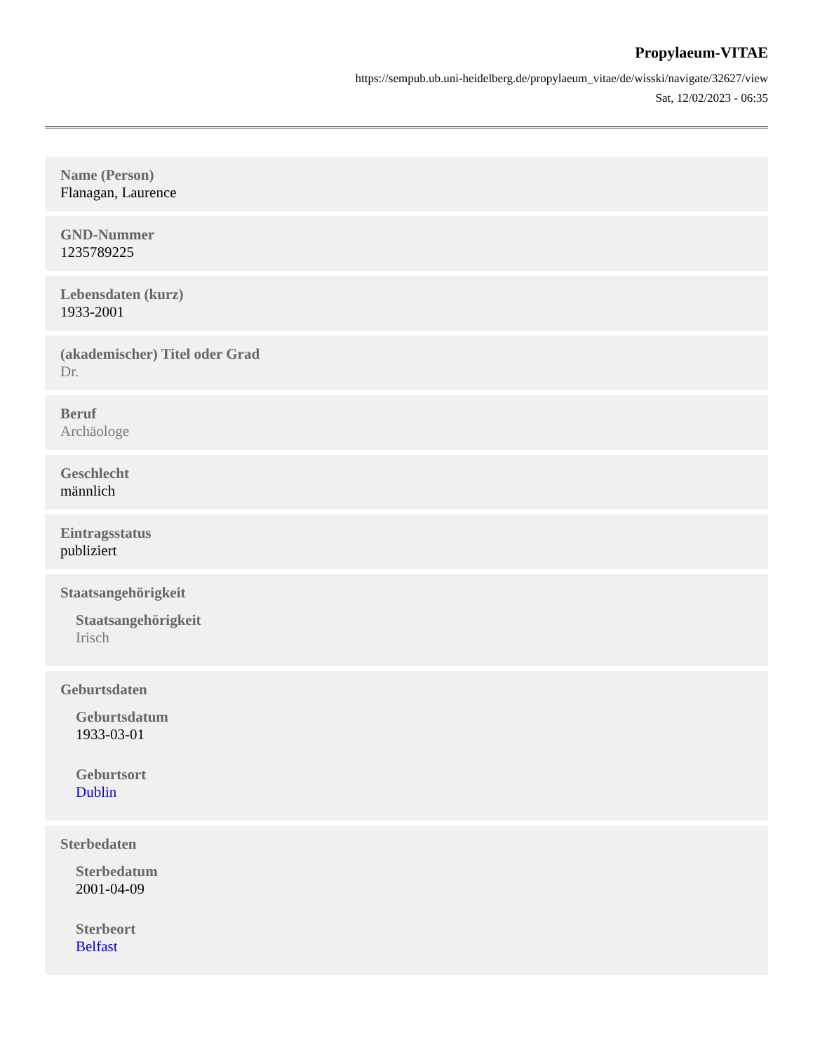Propylaeum-VITAE
https://sempub.ub.uni-heidelberg.de/propylaeum_vitae/de/wisski/navigate/32627/view
Sat, 12/02/2023 - 06:35
Name (Person)
Flanagan, Laurence
GND-Nummer
1235789225
Lebensdaten (kurz)
1933-2001
(akademischer) Titel oder Grad
Dr.
Beruf
Archäologe
Geschlecht
männlich
Eintragsstatus
publiziert
Staatsangehörigkeit
Staatsangehörigkeit
Irisch
Geburtsdaten
Geburtsdatum
1933-03-01
Geburtsort
Dublin
Sterbedaten
Sterbedatum
2001-04-09
Sterbeort
Belfast